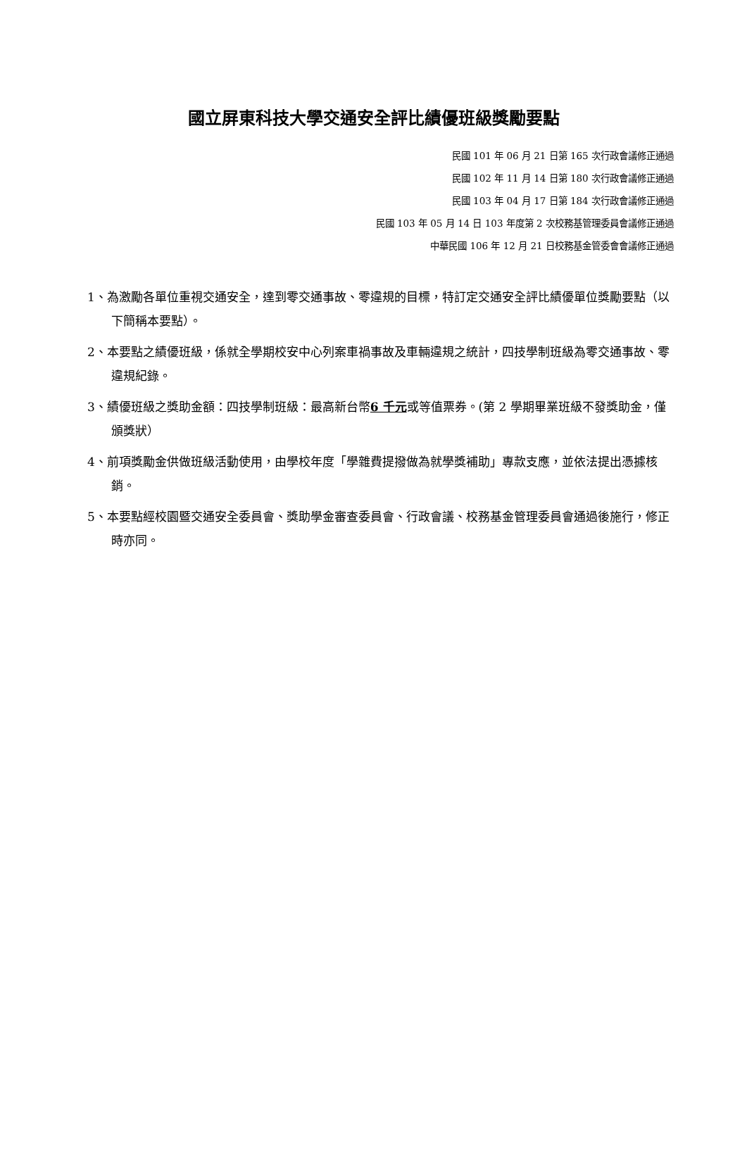國立屏東科技大學交通安全評比績優班級獎勵要點
民國 101 年 06 月 21 日第 165 次行政會議修正通過
民國 102 年 11 月 14 日第 180 次行政會議修正通過
民國 103 年 04 月 17 日第 184 次行政會議修正通過
民國 103 年 05 月 14 日 103 年度第 2 次校務基管理委員會議修正通過
中華民國 106 年 12 月 21 日校務基金管委會會議修正通過
1、為激勵各單位重視交通安全，達到零交通事故、零違規的目標，特訂定交通安全評比績優單位獎勵要點（以下簡稱本要點）。
2、本要點之績優班級，係就全學期校安中心列案車禍事故及車輛違規之統計，四技學制班級為零交通事故、零違規紀錄。
3、績優班級之獎助金額：四技學制班級：最高新台幣6 千元或等值票券。(第 2 學期畢業班級不發獎助金，僅頒獎狀）
4、前項獎勵金供做班級活動使用，由學校年度「學雜費提撥做為就學獎補助」專款支應，並依法提出憑據核銷。
5、本要點經校園暨交通安全委員會、獎助學金審查委員會、行政會議、校務基金管理委員會通過後施行，修正時亦同。